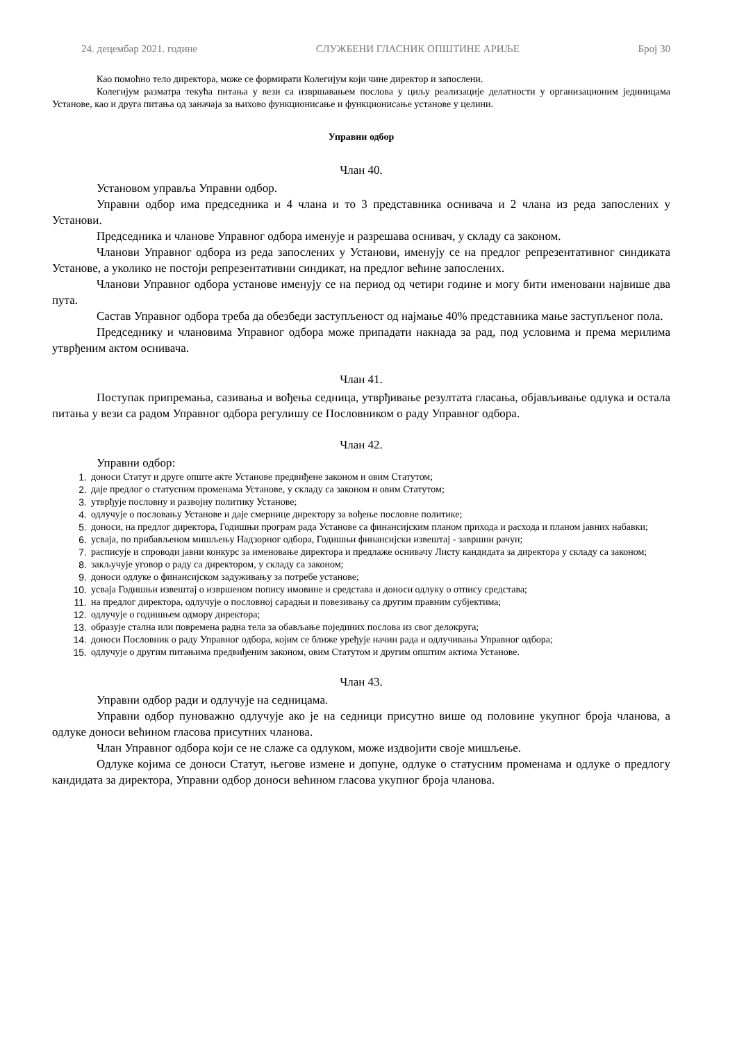24. децембар 2021. године СЛУЖБЕНИ ГЛАСНИК ОПШТИНЕ АРИЉЕ Број 30
Као помоћно тело директора, може се формирати Колегијум који чине директор и запослени.
Колегијум разматра текућа питања у вези са извршавањем послова у циљу реализације делатности у организационим јединицама Установе, као и друга питања од заначаја за њихово функционисање и функционисање установе у целини.
Управни одбор
Члан 40.
Установом управља Управни одбор.
Управни одбор има председника и 4 члана и то 3 представника оснивача и 2 члана из реда запослених у Установи.
Председника и чланове Управног одбора именује и разрешава оснивач, у складу са законом.
Чланови Управног одбора из реда запослених у Установи, именују се на предлог репрезентативног синдиката Установе, а уколико не постоји репрезентативни синдикат, на предлог већине запослених.
Чланови Управног одбора установе именују се на период од четири године и могу бити именовани највише два пута.
Састав Управног одбора треба да обезбеди заступљеност од најмање 40% представника мање заступљеног пола.
Председнику и члановима Управног одбора може припадати накнада за рад, под условима и према мерилима утврђеним актом оснивача.
Члан 41.
Поступак припремања, сазивања и вођења седница, утврђивање резултата гласања, објављивање одлука и остала питања у вези са радом Управног одбора регулишу се Пословником о раду Управног одбора.
Члан 42.
Управни одбор:
1. доноси Статут и друге опште акте Установе предвиђене законом и овим Статутом;
2. даје предлог о статусним променама Установе, у складу са законом и овим Статутом;
3. утврђује пословну и развојну политику Установе;
4. одлучује о пословању Установе и даје смернице директору за вођење пословне политике;
5. доноси, на предлог директора, Годишњи програм рада Установе са финансијским планом прихода и расхода и планом јавних набавки;
6. усваја, по прибављеном мишљењу Надзорног одбора, Годишњи финансијски извештај - завршни рачун;
7. расписује и спроводи јавни конкурс за именовање директора и предлаже оснивачу Листу кандидата за директора у складу са законом;
8. закључује уговор о раду са директором, у складу са законом;
9. доноси одлуке о финансијском задуживању за потребе установе;
10. усваја Годишњи извештај о извршеном попису имовине и средстава и доноси одлуку о отпису средстава;
11. на предлог директора, одлучује о пословној сарадњи и повезивању са другим правним субјектима;
12. одлучује о годишњем одмору директора;
13. образује стална или повремена радна тела за обављање појединих послова из свог делокруга;
14. доноси Пословник о раду Управног одбора, којим се ближе уређује начин рада и одлучивања Управног одбора;
15. одлучује о другим питањима предвиђеним законом, овим Статутом и другим општим актима Установе.
Члан 43.
Управни одбор ради и одлучује на седницама.
Управни одбор пуноважно одлучује ако је на седници присутно више од половине укупног броја чланова, а одлуке доноси већином гласова присутних чланова.
Члан Управног одбора који се не слаже са одлуком, може издвојити своје мишљење.
Одлуке којима се доноси Статут, његове измене и допуне, одлуке о статусним променама и одлуке о предлогу кандидата за директора, Управни одбор доноси већином гласова укупног броја чланова.